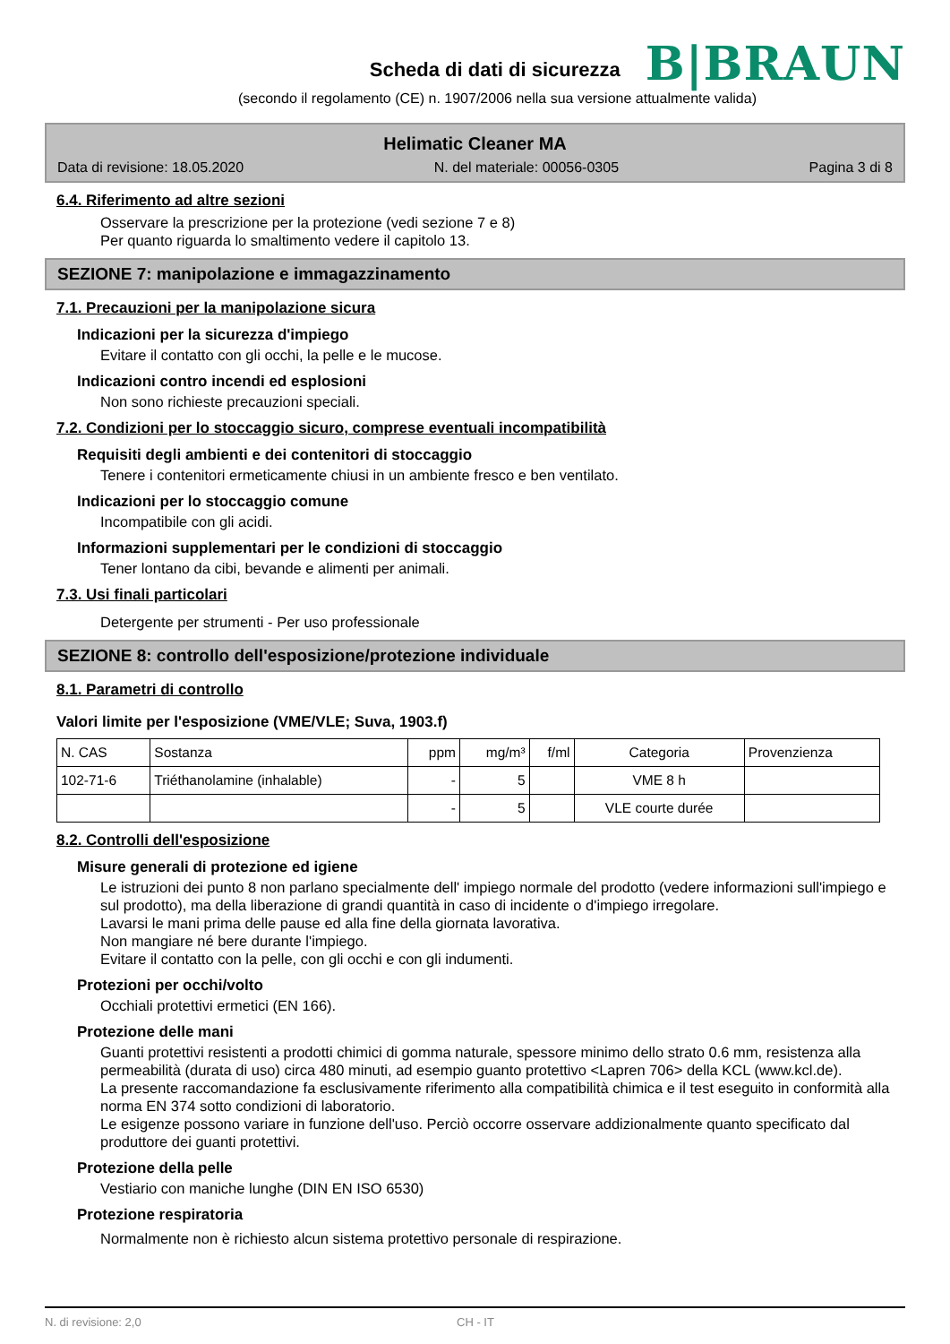Scheda di dati di sicurezza
B|BRAUN
(secondo il regolamento (CE) n. 1907/2006 nella sua versione attualmente valida)
Helimatic Cleaner MA
Data di revisione: 18.05.2020 N. del materiale: 00056-0305 Pagina 3 di 8
6.4. Riferimento ad altre sezioni
Osservare la prescrizione per la protezione (vedi sezione 7 e 8)
Per quanto riguarda lo smaltimento vedere il capitolo 13.
SEZIONE 7: manipolazione e immagazzinamento
7.1. Precauzioni per la manipolazione sicura
Indicazioni per la sicurezza d'impiego
Evitare il contatto con gli occhi, la pelle e le mucose.
Indicazioni contro incendi ed esplosioni
Non sono richieste precauzioni speciali.
7.2. Condizioni per lo stoccaggio sicuro, comprese eventuali incompatibilità
Requisiti degli ambienti e dei contenitori di stoccaggio
Tenere i contenitori ermeticamente chiusi in un ambiente fresco e ben ventilato.
Indicazioni per lo stoccaggio comune
Incompatibile con gli acidi.
Informazioni supplementari per le condizioni di stoccaggio
Tener lontano da cibi, bevande e alimenti per animali.
7.3. Usi finali particolari
Detergente per strumenti - Per uso professionale
SEZIONE 8: controllo dell'esposizione/protezione individuale
8.1. Parametri di controllo
Valori limite per l'esposizione (VME/VLE; Suva, 1903.f)
| N. CAS | Sostanza | ppm | mg/m³ | f/ml | Categoria | Provenzienza |
| --- | --- | --- | --- | --- | --- | --- |
| 102-71-6 | Triéthanolamine (inhalable) | - | 5 | | VME 8 h | |
| | | - | 5 | | VLE courte durée | |
8.2. Controlli dell'esposizione
Misure generali di protezione ed igiene
Le istruzioni dei punto 8 non parlano specialmente dell' impiego normale del prodotto (vedere informazioni sull'impiego e sul prodotto), ma della liberazione di grandi quantità in caso di incidente o d'impiego irregolare.
Lavarsi le mani prima delle pause ed alla fine della giornata lavorativa.
Non mangiare né bere durante l'impiego.
Evitare il contatto con la pelle, con gli occhi e con gli indumenti.
Protezioni per occhi/volto
Occhiali protettivi ermetici (EN 166).
Protezione delle mani
Guanti protettivi resistenti a prodotti chimici di gomma naturale, spessore minimo dello strato 0.6 mm, resistenza alla permeabilità (durata di uso) circa 480 minuti, ad esempio guanto protettivo <Lapren 706> della KCL (www.kcl.de).
La presente raccomandazione fa esclusivamente riferimento alla compatibilità chimica e il test eseguito in conformità alla norma EN 374 sotto condizioni di laboratorio.
Le esigenze possono variare in funzione dell'uso. Perciò occorre osservare addizionalmente quanto specificato dal produttore dei guanti protettivi.
Protezione della pelle
Vestiario con maniche lunghe (DIN EN ISO 6530)
Protezione respiratoria
Normalmente non è richiesto alcun sistema protettivo personale di respirazione.
N. di revisione: 2,0 CH - IT